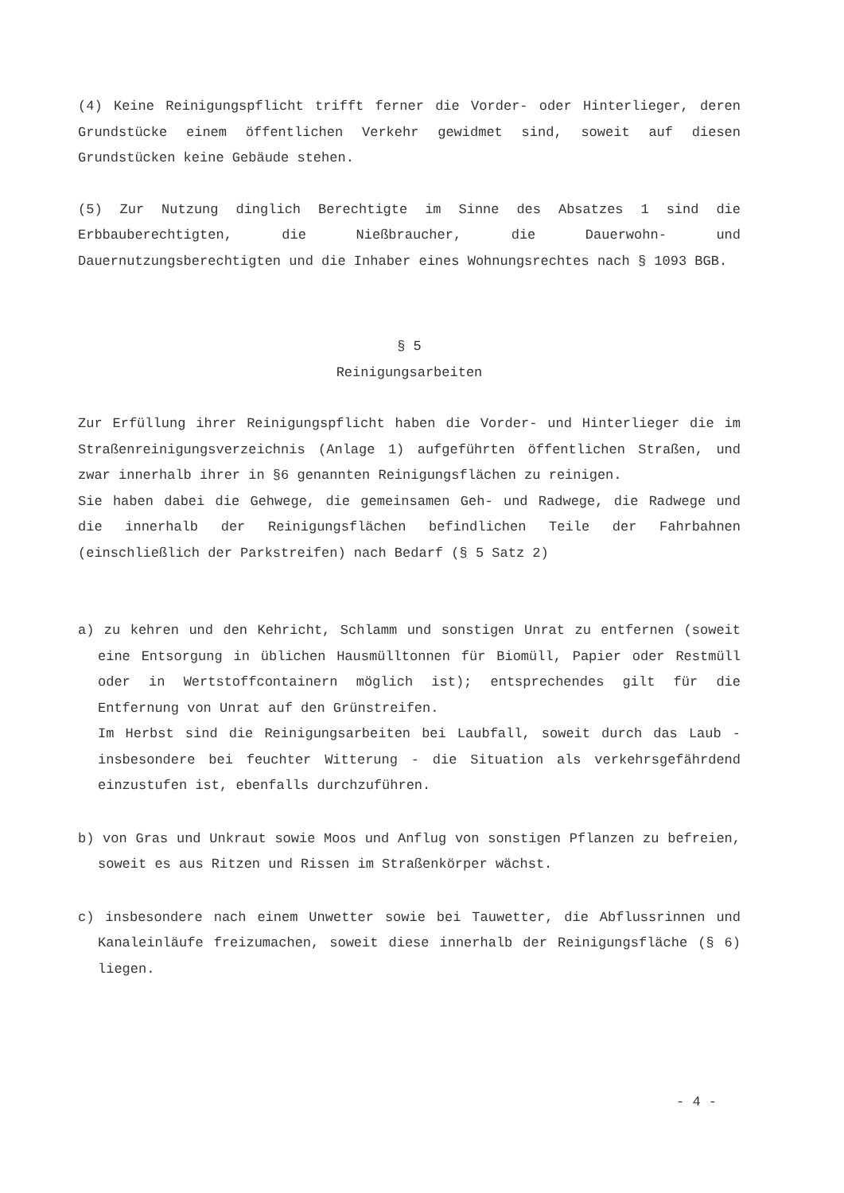(4) Keine Reinigungspflicht trifft ferner die Vorder- oder Hinterlieger, deren Grundstücke einem öffentlichen Verkehr gewidmet sind, soweit auf diesen Grundstücken keine Gebäude stehen.
(5) Zur Nutzung dinglich Berechtigte im Sinne des Absatzes 1 sind die Erbbauberechtigten, die Nießbraucher, die Dauerwohn- und Dauernutzungsberechtigten und die Inhaber eines Wohnungsrechtes nach § 1093 BGB.
§ 5
Reinigungsarbeiten
Zur Erfüllung ihrer Reinigungspflicht haben die Vorder- und Hinterlieger die im Straßenreinigungsverzeichnis (Anlage 1) aufgeführten öffentlichen Straßen, und zwar innerhalb ihrer in §6 genannten Reinigungsflächen zu reinigen.
Sie haben dabei die Gehwege, die gemeinsamen Geh- und Radwege, die Radwege und die innerhalb der Reinigungsflächen befindlichen Teile der Fahrbahnen (einschließlich der Parkstreifen) nach Bedarf (§ 5 Satz 2)
a) zu kehren und den Kehricht, Schlamm und sonstigen Unrat zu entfernen (soweit eine Entsorgung in üblichen Hausmülltonnen für Biomüll, Papier oder Restmüll oder in Wertstoffcontainern möglich ist); entsprechendes gilt für die Entfernung von Unrat auf den Grünstreifen.
Im Herbst sind die Reinigungsarbeiten bei Laubfall, soweit durch das Laub - insbesondere bei feuchter Witterung - die Situation als verkehrsgefährdend einzustufen ist, ebenfalls durchzuführen.
b) von Gras und Unkraut sowie Moos und Anflug von sonstigen Pflanzen zu befreien, soweit es aus Ritzen und Rissen im Straßenkörper wächst.
c) insbesondere nach einem Unwetter sowie bei Tauwetter, die Abflussrinnen und Kanaleinläufe freizumachen, soweit diese innerhalb der Reinigungsfläche (§ 6) liegen.
- 4 -